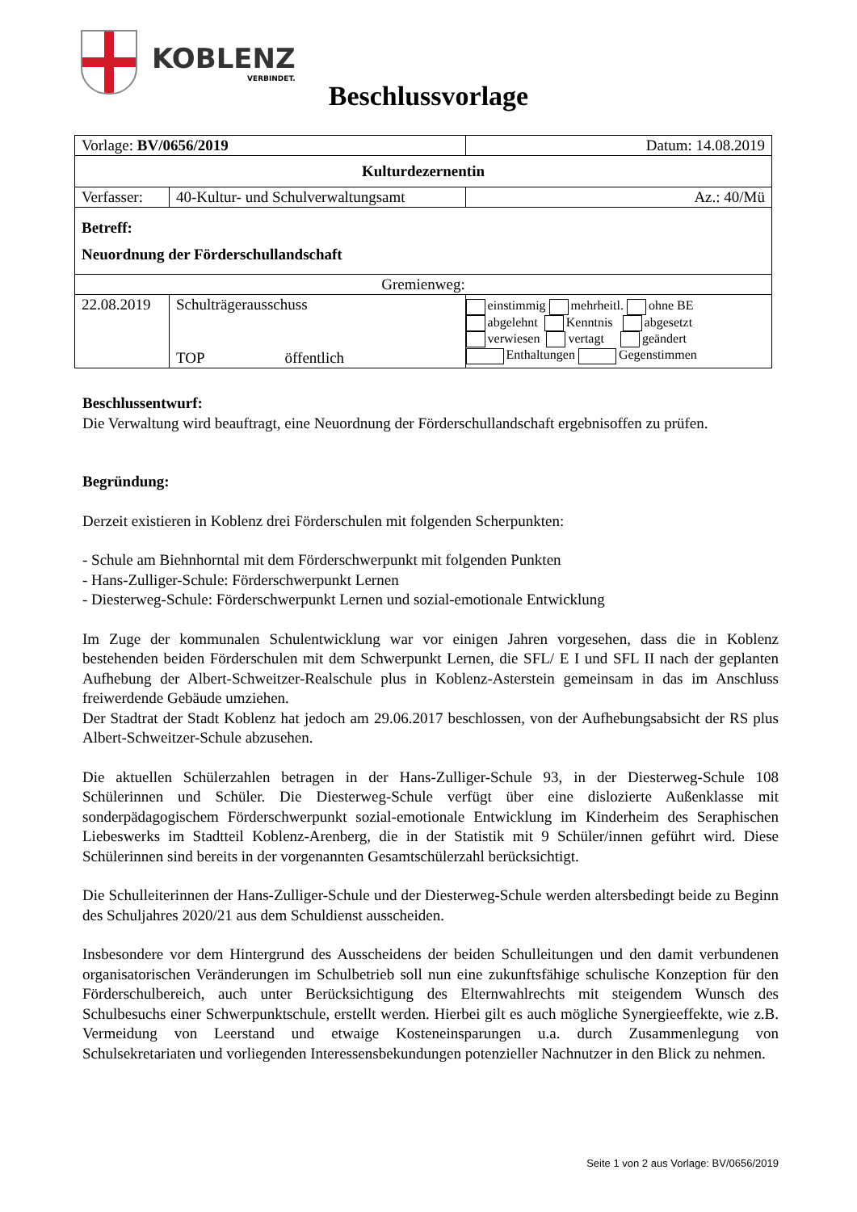KOBLENZ
VERBINDET.
Beschlussvorlage
| Vorlage: BV/0656/2019 | | Datum: 14.08.2019 |
| Kulturdezernentin | | |
| Verfasser: | 40-Kultur- und Schulverwaltungsamt | Az.: 40/Mü |
| Betreff: Neuordnung der Förderschullandschaft | | |
| Gremienweg: | | |
| 22.08.2019 | Schulträgerausschuss TOP öffentlich | einstimmig mehrheitl. ohne BE abgelehnt Kenntnis abgesetzt verwiesen vertagt geändert Enthaltungen Gegenstimmen |
Beschlussentwurf:
Die Verwaltung wird beauftragt, eine Neuordnung der Förderschullandschaft ergebnisoffen zu prüfen.
Begründung:
Derzeit existieren in Koblenz drei Förderschulen mit folgenden Scherpunkten:
- Schule am Biehnhorntal mit dem Förderschwerpunkt mit folgenden Punkten
- Hans-Zulliger-Schule: Förderschwerpunkt Lernen
- Diesterweg-Schule: Förderschwerpunkt Lernen und sozial-emotionale Entwicklung
Im Zuge der kommunalen Schulentwicklung war vor einigen Jahren vorgesehen, dass die in Koblenz bestehenden beiden Förderschulen mit dem Schwerpunkt Lernen, die SFL/ E I und SFL II nach der geplanten Aufhebung der Albert-Schweitzer-Realschule plus in Koblenz-Asterstein gemeinsam in das im Anschluss freiwerdende Gebäude umziehen.
Der Stadtrat der Stadt Koblenz hat jedoch am 29.06.2017 beschlossen, von der Aufhebungsabsicht der RS plus Albert-Schweitzer-Schule abzusehen.
Die aktuellen Schülerzahlen betragen in der Hans-Zulliger-Schule 93, in der Diesterweg-Schule 108 Schülerinnen und Schüler. Die Diesterweg-Schule verfügt über eine dislozierte Außenklasse mit sonderpädagogischem Förderschwerpunkt sozial-emotionale Entwicklung im Kinderheim des Seraphischen Liebeswerks im Stadtteil Koblenz-Arenberg, die in der Statistik mit 9 Schüler/innen geführt wird. Diese Schülerinnen sind bereits in der vorgenannten Gesamtschülerzahl berücksichtigt.
Die Schulleiterinnen der Hans-Zulliger-Schule und der Diesterweg-Schule werden altersbedingt beide zu Beginn des Schuljahres 2020/21 aus dem Schuldienst ausscheiden.
Insbesondere vor dem Hintergrund des Ausscheidens der beiden Schulleitungen und den damit verbundenen organisatorischen Veränderungen im Schulbetrieb soll nun eine zukunftsfähige schulische Konzeption für den Förderschulbereich, auch unter Berücksichtigung des Elternwahlrechts mit steigendem Wunsch des Schulbesuchs einer Schwerpunktschule, erstellt werden. Hierbei gilt es auch mögliche Synergieeffekte, wie z.B. Vermeidung von Leerstand und etwaige Kosteneinsparungen u.a. durch Zusammenlegung von Schulsekretariaten und vorliegenden Interessensbekundungen potenzieller Nachnutzer in den Blick zu nehmen.
Seite 1 von 2 aus Vorlage: BV/0656/2019